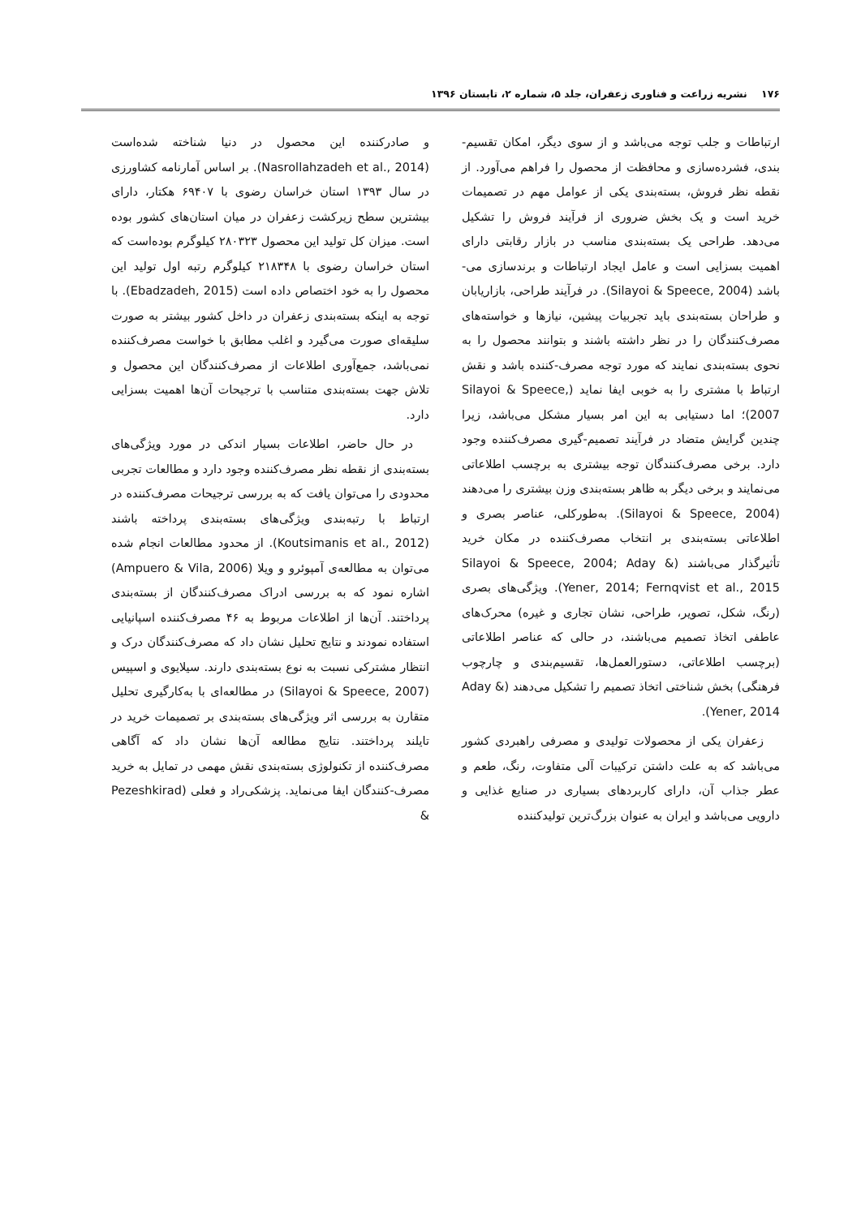۱۷۶ نشریه زراعت و فناوری زعفران، جلد ۵، شماره ۲، تابستان ۱۳۹۶
ارتباطات و جلب توجه می‌باشد و از سوی دیگر، امکان تقسیم-بندی، فشرده‌سازی و محافظت از محصول را فراهم می‌آورد. از نقطه نظر فروش، بسته‌بندی یکی از عوامل مهم در تصمیمات خرید است و یک بخش ضروری از فرآیند فروش را تشکیل می‌دهد. طراحی یک بسته‌بندی مناسب در بازار رقابتی دارای اهمیت بسزایی است و عامل ایجاد ارتباطات و برندسازی می-باشد (Silayoi & Speece, 2004). در فرآیند طراحی، بازاریابان و طراحان بسته‌بندی باید تجربیات پیشین، نیازها و خواسته‌های مصرف‌کنندگان را در نظر داشته باشند و بتوانند محصول را به نحوی بسته‌بندی نمایند که مورد توجه مصرف-کننده باشد و نقش ارتباط با مشتری را به خوبی ایفا نماید (Silayoi & Speece, 2007)؛ اما دستیابی به این امر بسیار مشکل می‌باشد، زیرا چندین گرایش متضاد در فرآیند تصمیم-گیری مصرف‌کننده وجود دارد. برخی مصرف‌کنندگان توجه بیشتری به برچسب اطلاعاتی می‌نمایند و برخی دیگر به ظاهر بسته‌بندی وزن بیشتری را می‌دهند (Silayoi & Speece, 2004). به‌طورکلی، عناصر بصری و اطلاعاتی بسته‌بندی بر انتخاب مصرف‌کننده در مکان خرید تأثیرگذار می‌باشند (Silayoi & Speece, 2004; Aday & Yener, 2014; Fernqvist et al., 2015). ویژگی‌های بصری (رنگ، شکل، تصویر، طراحی، نشان تجاری و غیره) محرک‌های عاطفی اتخاذ تصمیم می‌باشند، در حالی که عناصر اطلاعاتی (برچسب اطلاعاتی، دستورالعمل‌ها، تقسیم‌بندی و چارچوب فرهنگی) بخش شناختی اتخاذ تصمیم را تشکیل می‌دهند (Aday & Yener, 2014).
زعفران یکی از محصولات تولیدی و مصرفی راهبردی کشور می‌باشد که به علت داشتن ترکیبات آلی متفاوت، رنگ، طعم و عطر جذاب آن، دارای کاربردهای بسیاری در صنایع غذایی و دارویی می‌باشد و ایران به عنوان بزرگ‌ترین تولیدکننده
و صادرکننده این محصول در دنیا شناخته شده‌است (Nasrollahzadeh et al., 2014). بر اساس آمارنامه کشاورزی در سال ۱۳۹۳ استان خراسان رضوی با ۶۹۴۰۷ هکتار، دارای بیشترین سطح زیرکشت زعفران در میان استان‌های کشور بوده است. میزان کل تولید این محصول ۲۸۰۳۲۳ کیلوگرم بوده‌است که استان خراسان رضوی با ۲۱۸۳۴۸ کیلوگرم رتبه اول تولید این محصول را به خود اختصاص داده است (Ebadzadeh, 2015). با توجه به اینکه بسته‌بندی زعفران در داخل کشور بیشتر به صورت سلیقه‌ای صورت می‌گیرد و اغلب مطابق با خواست مصرف‌کننده نمی‌باشد، جمع‌آوری اطلاعات از مصرف‌کنندگان این محصول و تلاش جهت بسته‌بندی متناسب با ترجیحات آن‌ها اهمیت بسزایی دارد.
در حال حاضر، اطلاعات بسیار اندکی در مورد ویژگی‌های بسته‌بندی از نقطه نظر مصرف‌کننده وجود دارد و مطالعات تجربی محدودی را می‌توان یافت که به بررسی ترجیحات مصرف‌کننده در ارتباط با رتبه‌بندی ویژگی‌های بسته‌بندی پرداخته باشند (Koutsimanis et al., 2012). از محدود مطالعات انجام شده می‌توان به مطالعه‌ی آمپوئرو و ویلا (Ampuero & Vila, 2006) اشاره نمود که به بررسی ادراک مصرف‌کنندگان از بسته‌بندی پرداختند. آن‌ها از اطلاعات مربوط به ۴۶ مصرف‌کننده اسپانیایی استفاده نمودند و نتایج تحلیل نشان داد که مصرف‌کنندگان درک و انتظار مشترکی نسبت به نوع بسته‌بندی دارند. سیلایوی و اسپیس (Silayoi & Speece, 2007) در مطالعه‌ای با به‌کارگیری تحلیل متقارن به بررسی اثر ویژگی‌های بسته‌بندی بر تصمیمات خرید در تایلند پرداختند. نتایج مطالعه آن‌ها نشان داد که آگاهی مصرف‌کننده از تکنولوژی بسته‌بندی نقش مهمی در تمایل به خرید مصرف-کنندگان ایفا می‌نماید. پزشکی‌راد و فعلی (Pezeshkirad &